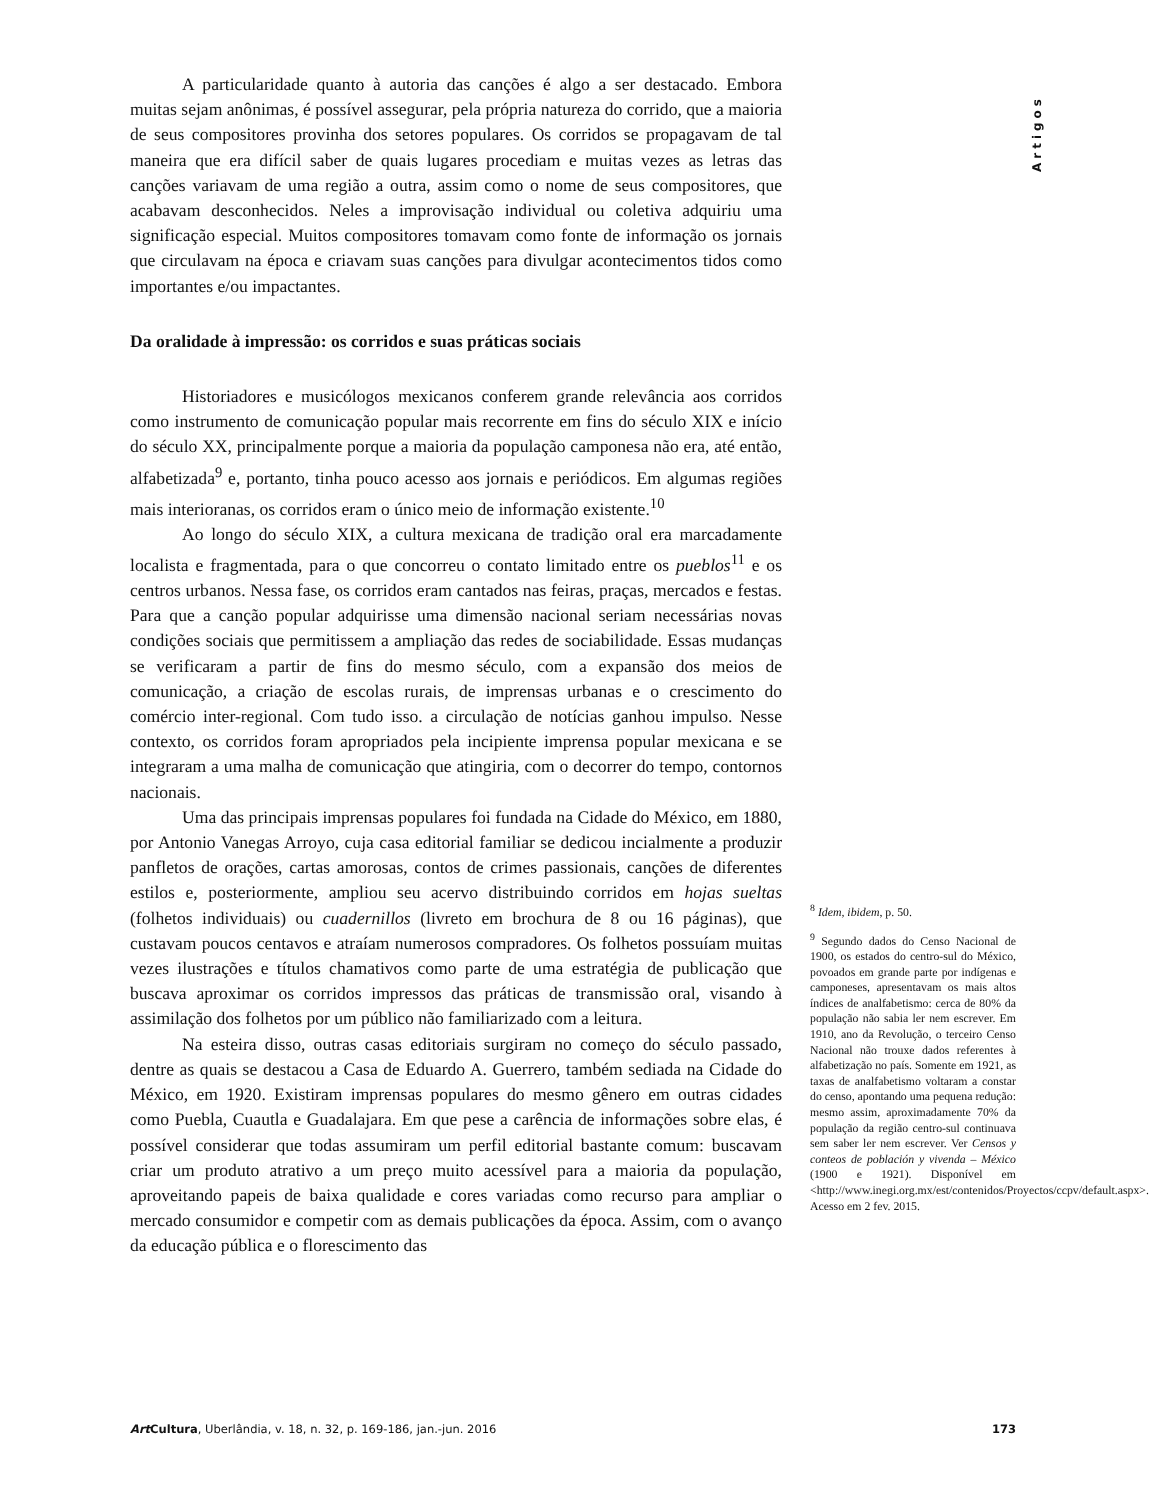Artigos
A particularidade quanto à autoria das canções é algo a ser destacado. Embora muitas sejam anônimas, é possível assegurar, pela própria natureza do corrido, que a maioria de seus compositores provinha dos setores populares. Os corridos se propagavam de tal maneira que era difícil saber de quais lugares procediam e muitas vezes as letras das canções variavam de uma região a outra, assim como o nome de seus compositores, que acabavam desconhecidos. Neles a improvisação individual ou coletiva adquiriu uma significação especial. Muitos compositores tomavam como fonte de informação os jornais que circulavam na época e criavam suas canções para divulgar acontecimentos tidos como importantes e/ou impactantes.
Da oralidade à impressão: os corridos e suas práticas sociais
Historiadores e musicólogos mexicanos conferem grande relevância aos corridos como instrumento de comunicação popular mais recorrente em fins do século XIX e início do século XX, principalmente porque a maioria da população camponesa não era, até então, alfabetizada<sup>9</sup> e, portanto, tinha pouco acesso aos jornais e periódicos. Em algumas regiões mais interioranas, os corridos eram o único meio de informação existente.<sup>10</sup>
Ao longo do século XIX, a cultura mexicana de tradição oral era marcadamente localista e fragmentada, para o que concorreu o contato limitado entre os pueblos<sup>11</sup> e os centros urbanos. Nessa fase, os corridos eram cantados nas feiras, praças, mercados e festas. Para que a canção popular adquirisse uma dimensão nacional seriam necessárias novas condições sociais que permitissem a ampliação das redes de sociabilidade. Essas mudanças se verificaram a partir de fins do mesmo século, com a expansão dos meios de comunicação, a criação de escolas rurais, de imprensas urbanas e o crescimento do comércio inter-regional. Com tudo isso. a circulação de notícias ganhou impulso. Nesse contexto, os corridos foram apropriados pela incipiente imprensa popular mexicana e se integraram a uma malha de comunicação que atingiria, com o decorrer do tempo, contornos nacionais.
Uma das principais imprensas populares foi fundada na Cidade do México, em 1880, por Antonio Vanegas Arroyo, cuja casa editorial familiar se dedicou incialmente a produzir panfletos de orações, cartas amorosas, contos de crimes passionais, canções de diferentes estilos e, posteriormente, ampliou seu acervo distribuindo corridos em hojas sueltas (folhetos individuais) ou cuadernillos (livreto em brochura de 8 ou 16 páginas), que custavam poucos centavos e atraíam numerosos compradores. Os folhetos possuíam muitas vezes ilustrações e títulos chamativos como parte de uma estratégia de publicação que buscava aproximar os corridos impressos das práticas de transmissão oral, visando à assimilação dos folhetos por um público não familiarizado com a leitura.
Na esteira disso, outras casas editoriais surgiram no começo do século passado, dentre as quais se destacou a Casa de Eduardo A. Guerrero, também sediada na Cidade do México, em 1920. Existiram imprensas populares do mesmo gênero em outras cidades como Puebla, Cuautla e Guadalajara. Em que pese a carência de informações sobre elas, é possível considerar que todas assumiram um perfil editorial bastante comum: buscavam criar um produto atrativo a um preço muito acessível para a maioria da população, aproveitando papeis de baixa qualidade e cores variadas como recurso para ampliar o mercado consumidor e competir com as demais publicações da época. Assim, com o avanço da educação pública e o florescimento das
<sup>8</sup> Idem, ibidem, p. 50.
<sup>9</sup> Segundo dados do Censo Nacional de 1900, os estados do centro-sul do México, povoados em grande parte por indígenas e camponeses, apresentavam os mais altos índices de analfabetismo: cerca de 80% da população não sabia ler nem escrever. Em 1910, ano da Revolução, o terceiro Censo Nacional não trouxe dados referentes à alfabetização no país. Somente em 1921, as taxas de analfabetismo voltaram a constar do censo, apontando uma pequena redução: mesmo assim, aproximadamente 70% da população da região centro-sul continuava sem saber ler nem escrever. Ver Censos y conteos de población y vivenda – México (1900 e 1921). Disponível em <http://www.inegi.org.mx/est/contenidos/Proyectos/ccpv/default.aspx>. Acesso em 2 fev. 2015.
Art Cultura, Uberlândia, v. 18, n. 32, p. 169-186, jan.-jun. 2016 173